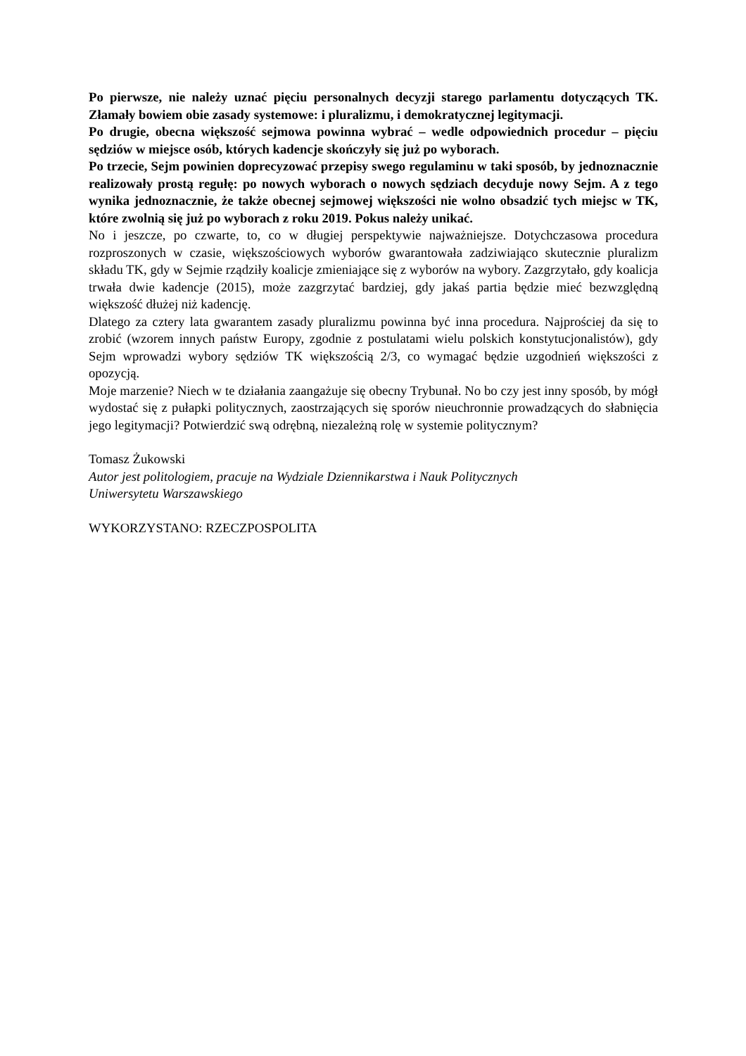Po pierwsze, nie należy uznać pięciu personalnych decyzji starego parlamentu dotyczących TK. Złamały bowiem obie zasady systemowe: i pluralizmu, i demokratycznej legitymacji.
Po drugie, obecna większość sejmowa powinna wybrać – wedle odpowiednich procedur – pięciu sędziów w miejsce osób, których kadencje skończyły się już po wyborach.
Po trzecie, Sejm powinien doprecyzować przepisy swego regulaminu w taki sposób, by jednoznacznie realizowały prostą regułę: po nowych wyborach o nowych sędziach decyduje nowy Sejm. A z tego wynika jednoznacznie, że także obecnej sejmowej większości nie wolno obsadzić tych miejsc w TK, które zwolnią się już po wyborach z roku 2019. Pokus należy unikać.
No i jeszcze, po czwarte, to, co w długiej perspektywie najważniejsze. Dotychczasowa procedura rozproszonych w czasie, większościowych wyborów gwarantowała zadziwiająco skutecznie pluralizm składu TK, gdy w Sejmie rządziły koalicje zmieniające się z wyborów na wybory. Zazgrzytało, gdy koalicja trwała dwie kadencje (2015), może zazgrzytać bardziej, gdy jakaś partia będzie mieć bezwzględną większość dłużej niż kadencję.
Dlatego za cztery lata gwarantem zasady pluralizmu powinna być inna procedura. Najprościej da się to zrobić (wzorem innych państw Europy, zgodnie z postulatami wielu polskich konstytucjonalistów), gdy Sejm wprowadzi wybory sędziów TK większością 2/3, co wymagać będzie uzgodnień większości z opozycją.
Moje marzenie? Niech w te działania zaangażuje się obecny Trybunał. No bo czy jest inny sposób, by mógł wydostać się z pułapki politycznych, zaostrzających się sporów nieuchronnie prowadzących do słabnięcia jego legitymacji? Potwierdzić swą odrębną, niezależną rolę w systemie politycznym?
Tomasz Żukowski
Autor jest politologiem, pracuje na Wydziale Dziennikarstwa i Nauk Politycznych
Uniwersytetu Warszawskiego
WYKORZYSTANO: RZECZPOSPOLITA